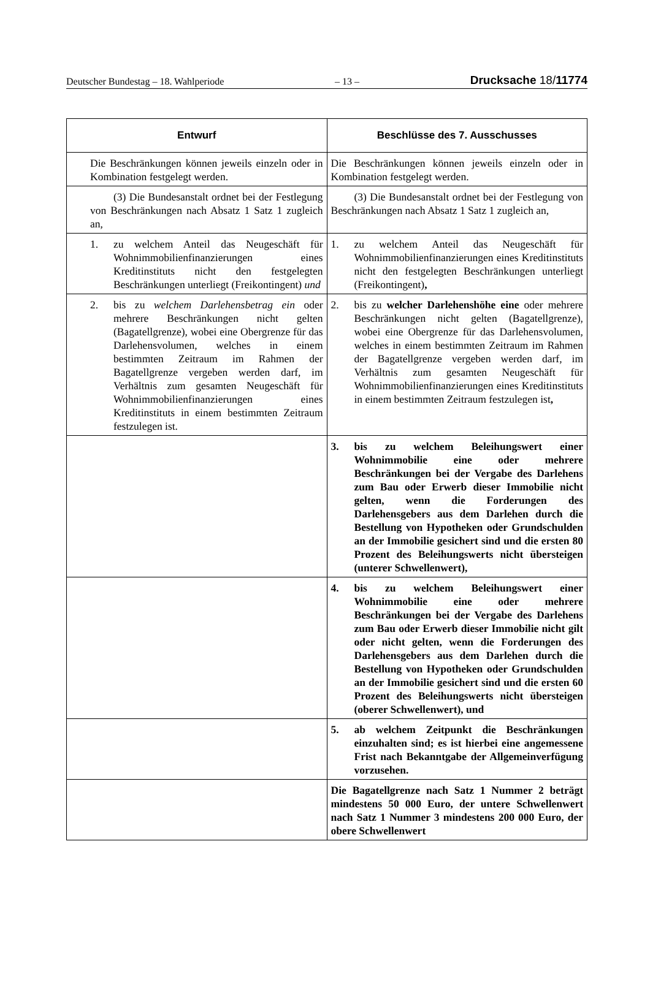Deutscher Bundestag – 18. Wahlperiode – 13 – Drucksache 18/11774
| Entwurf | Beschlüsse des 7. Ausschusses |
| --- | --- |
| Die Beschränkungen können jeweils einzeln oder in Kombination festgelegt werden. | Die Beschränkungen können jeweils einzeln oder in Kombination festgelegt werden. |
| (3) Die Bundesanstalt ordnet bei der Festlegung von Beschränkungen nach Absatz 1 Satz 1 zugleich an, | (3) Die Bundesanstalt ordnet bei der Festlegung von Beschränkungen nach Absatz 1 Satz 1 zugleich an, |
| 1. zu welchem Anteil das Neugeschäft für Wohnimmobilienfinanzierungen eines Kreditinstituts nicht den festgelegten Beschränkungen unterliegt (Freikontingent) und | 1. zu welchem Anteil das Neugeschäft für Wohnimmobilienfinanzierungen eines Kreditinstituts nicht den festgelegten Beschränkungen unterliegt (Freikontingent) , |
| 2. bis zu welchem Darlehensbetrag ein oder mehrere Beschränkungen nicht gelten (Bagatellgrenze), wobei eine Obergrenze für das Darlehensvolumen, welches in einem bestimmten Zeitraum im Rahmen der Bagatellgrenze vergeben werden darf, im Verhältnis zum gesamten Neugeschäft für Wohnimmobilienfinanzierungen eines Kreditinstituts in einem bestimmten Zeitraum festzulegen ist. | 2. bis zu welcher Darlehenshöhe eine oder mehrere Beschränkungen nicht gelten (Bagatellgrenze), wobei eine Obergrenze für das Darlehensvolumen, welches in einem bestimmten Zeitraum im Rahmen der Bagatellgrenze vergeben werden darf, im Verhältnis zum gesamten Neugeschäft für Wohnimmobilienfinanzierungen eines Kreditinstituts in einem bestimmten Zeitraum festzulegen ist , |
| | 3. bis zu welchem Beleihungswert einer Wohnimmobilie eine oder mehrere Beschränkungen bei der Vergabe des Darlehens zum Bau oder Erwerb dieser Immobilie nicht gelten, wenn die Forderungen des Darlehensgebers aus dem Darlehen durch die Bestellung von Hypotheken oder Grundschulden an der Immobilie gesichert sind und die ersten 80 Prozent des Beleihungswerts nicht übersteigen (unterer Schwellenwert), |
| | 4. bis zu welchem Beleihungswert einer Wohnimmobilie eine oder mehrere Beschränkungen bei der Vergabe des Darlehens zum Bau oder Erwerb dieser Immobilie nicht gilt oder nicht gelten, wenn die Forderungen des Darlehensgebers aus dem Darlehen durch die Bestellung von Hypotheken oder Grundschulden an der Immobilie gesichert sind und die ersten 60 Prozent des Beleihungswerts nicht übersteigen (oberer Schwellenwert), und |
| | 5. ab welchem Zeitpunkt die Beschränkungen einzuhalten sind; es ist hierbei eine angemessene Frist nach Bekanntgabe der Allgemeinverfügung vorzusehen. |
| | Die Bagatellgrenze nach Satz 1 Nummer 2 beträgt mindestens 50 000 Euro, der untere Schwellenwert nach Satz 1 Nummer 3 mindestens 200 000 Euro, der obere Schwellenwert |